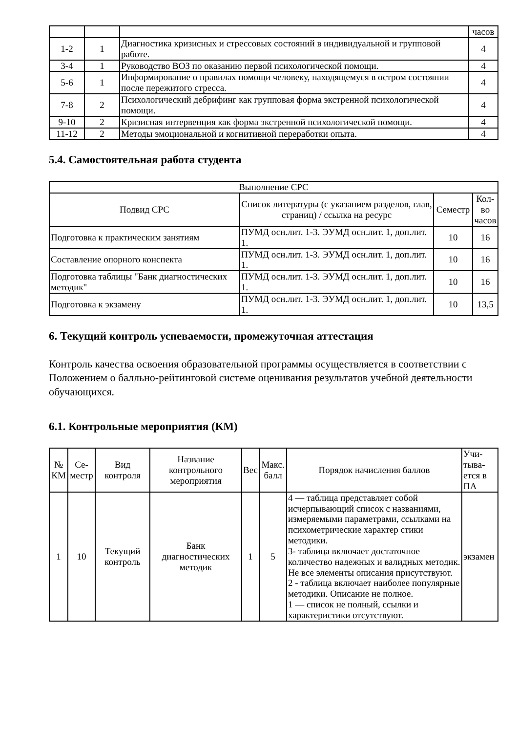| | | | часов |
| 1-2 | 1 | Диагностика кризисных и стрессовых состояний в индивидуальной и групповой работе. | 4 |
| 3-4 | 1 | Руководство ВОЗ по оказанию первой психологической помощи. | 4 |
| 5-6 | 1 | Информирование о правилах помощи человеку, находящемуся в остром состоянии после пережитого стресса. | 4 |
| 7-8 | 2 | Психологический дебрифинг как групповая форма экстренной психологической помощи. | 4 |
| 9-10 | 2 | Кризисная интервенция как форма экстренной психологической помощи. | 4 |
| 11-12 | 2 | Методы эмоциональной и когнитивной переработки опыта. | 4 |
5.4. Самостоятельная работа студента
| Выполнение СРС | | | |
| Подвид СРС | Список литературы (с указанием разделов, глав, страниц) / ссылка на ресурс | Семестр | Кол-во часов |
| Подготовка к практическим занятиям | ПУМД осн.лит. 1-3. ЭУМД осн.лит. 1, доп.лит. 1. | 10 | 16 |
| Составление опорного конспекта | ПУМД осн.лит. 1-3. ЭУМД осн.лит. 1, доп.лит. 1. | 10 | 16 |
| Подготовка таблицы "Банк диагностических методик" | ПУМД осн.лит. 1-3. ЭУМД осн.лит. 1, доп.лит. 1. | 10 | 16 |
| Подготовка к экзамену | ПУМД осн.лит. 1-3. ЭУМД осн.лит. 1, доп.лит. 1. | 10 | 13,5 |
6. Текущий контроль успеваемости, промежуточная аттестация
Контроль качества освоения образовательной программы осуществляется в соответствии с Положением о балльно-рейтинговой системе оценивания результатов учебной деятельности обучающихся.
6.1. Контрольные мероприятия (КМ)
| № КМ | Се-местр | Вид контроля | Название контрольного мероприятия | Вес | Макс. балл | Порядок начисления баллов | Учи-тыва-ется в ПА |
| 1 | 10 | Текущий контроль | Банк диагностических методик | 1 | 5 | 4 — таблица представляет собой исчерпывающий список с названиями, измеряемыми параметрами, ссылками на психометрические характер стики методики. 3- таблица включает достаточное количество надежных и валидных методик. Не все элементы описания присутствуют. 2 - таблица включает наиболее популярные методики. Описание не полное. 1 — список не полный, ссылки и характеристики отсутствуют. | экзамен |